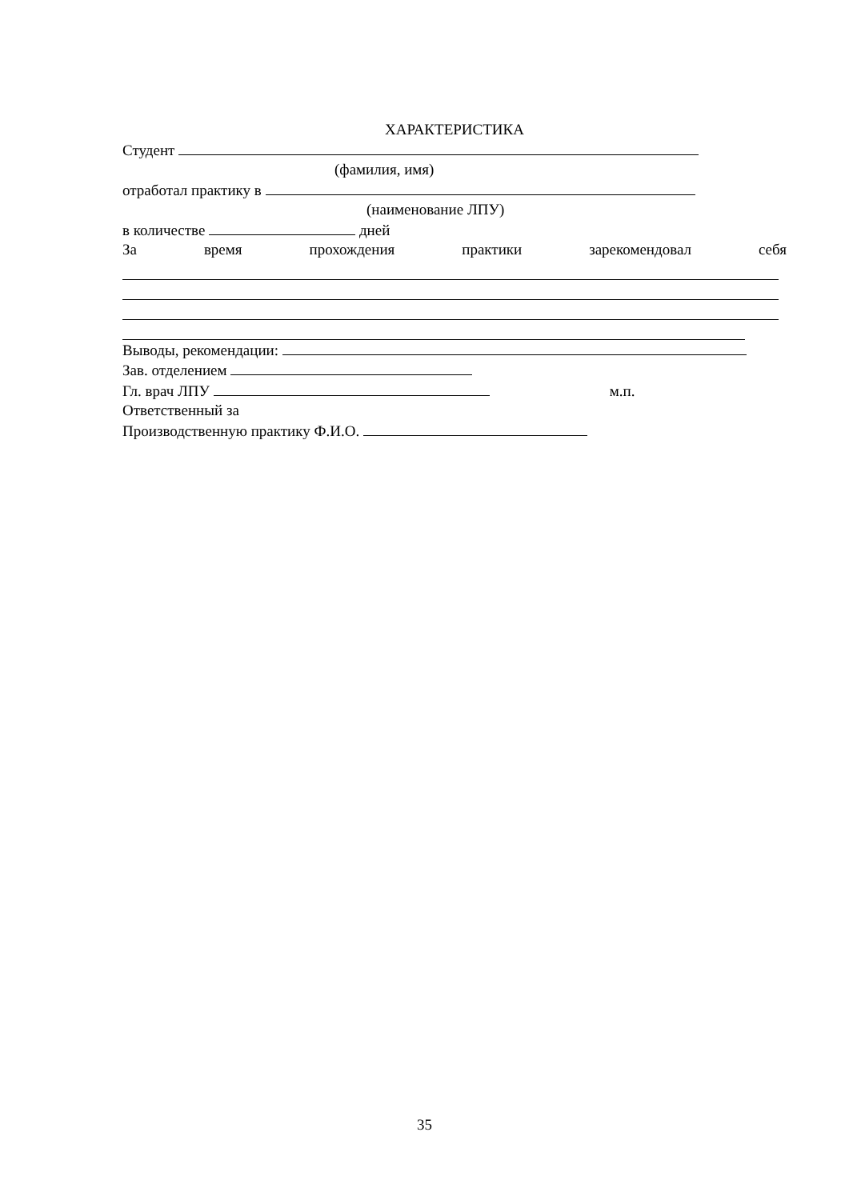ХАРАКТЕРИСТИКА
Студент
(фамилия, имя)
отработал практику в
(наименование ЛПУ)
в количестве дней
За время прохождения практики зарекомендовал себя
Выводы, рекомендации:
Зав. отделением
Гл. врач ЛПУ м.п.
Ответственный за
Производственную практику Ф.И.О.
35